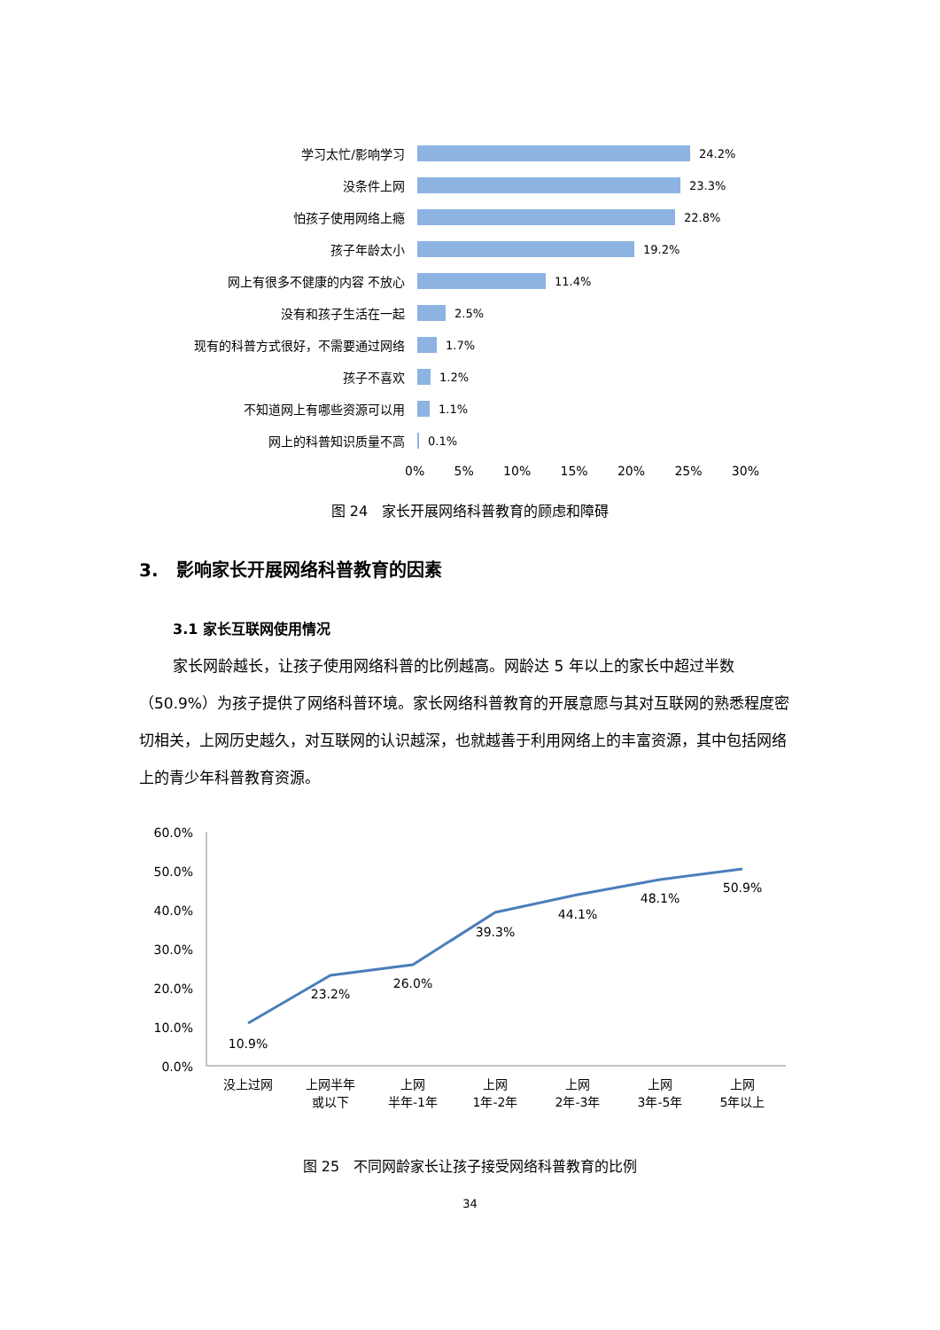学习太忙/影响学习 24.2%
没条件上网 23.3%
怕孩子使用网络上瘾 22.8%
孩子年龄太小 19.2%
网上有很多不健康的内容 不放心 11.4%
没有和孩子生活在一起 2.5%
现有的科普方式很好，不需要通过网络 1.7%
孩子不喜欢 1.2%
不知道网上有哪些资源可以用 1.1%
网上的科普知识质量不高 0.1%
0% 5% 10% 15% 20% 25% 30%
图 24　家长开展网络科普教育的顾虑和障碍
3.　影响家长开展网络科普教育的因素
3.1 家长互联网使用情况
家长网龄越长，让孩子使用网络科普的比例越高。网龄达 5 年以上的家长中超过半数（50.9%）为孩子提供了网络科普环境。家长网络科普教育的开展意愿与其对互联网的熟悉程度密切相关，上网历史越久，对互联网的认识越深，也就越善于利用网络上的丰富资源，其中包括网络上的青少年科普教育资源。
60.0%
50.0%
40.0%
30.0%
20.0%
10.0%
0.0%
10.9%
23.2%
26.0%
39.3%
44.1%
48.1%
50.9%
没上过网
上网半年
或以下
上网
半年-1年
上网
1年-2年
上网
2年-3年
上网
3年-5年
上网
5年以上
图 25　不同网龄家长让孩子接受网络科普教育的比例
34